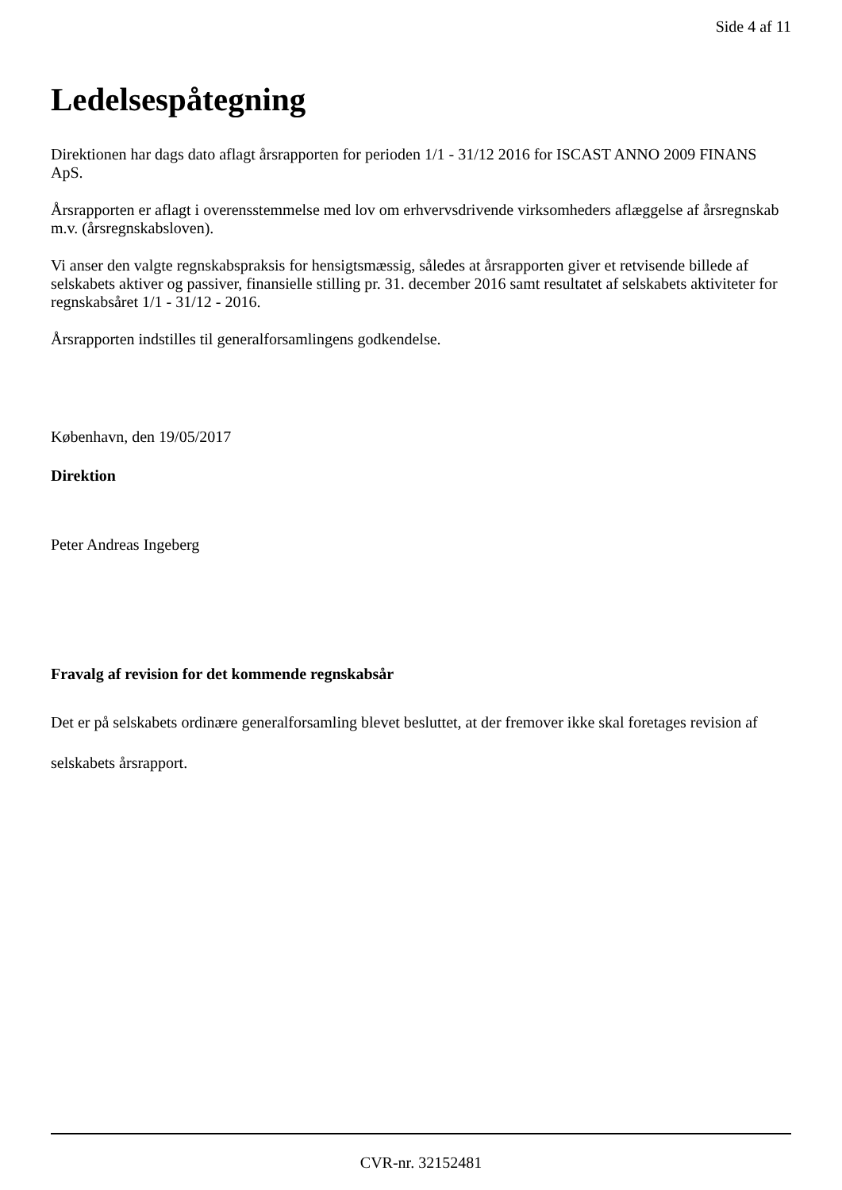Side 4 af 11
Ledelsespåtegning
Direktionen har dags dato aflagt årsrapporten for perioden 1/1 - 31/12 2016 for ISCAST ANNO 2009 FINANS ApS.
Årsrapporten er aflagt i overensstemmelse med lov om erhvervsdrivende virksomheders aflæggelse af årsregnskab m.v. (årsregnskabsloven).
Vi anser den valgte regnskabspraksis for hensigtsmæssig, således at årsrapporten giver et retvisende billede af selskabets aktiver og passiver, finansielle stilling pr. 31. december 2016 samt resultatet af selskabets aktiviteter for regnskabsåret 1/1 - 31/12 - 2016.
Årsrapporten indstilles til generalforsamlingens godkendelse.
København, den 19/05/2017
Direktion
Peter Andreas Ingeberg
Fravalg af revision for det kommende regnskabsår
Det er på selskabets ordinære generalforsamling blevet besluttet, at der fremover ikke skal foretages revision af selskabets årsrapport.
CVR-nr. 32152481